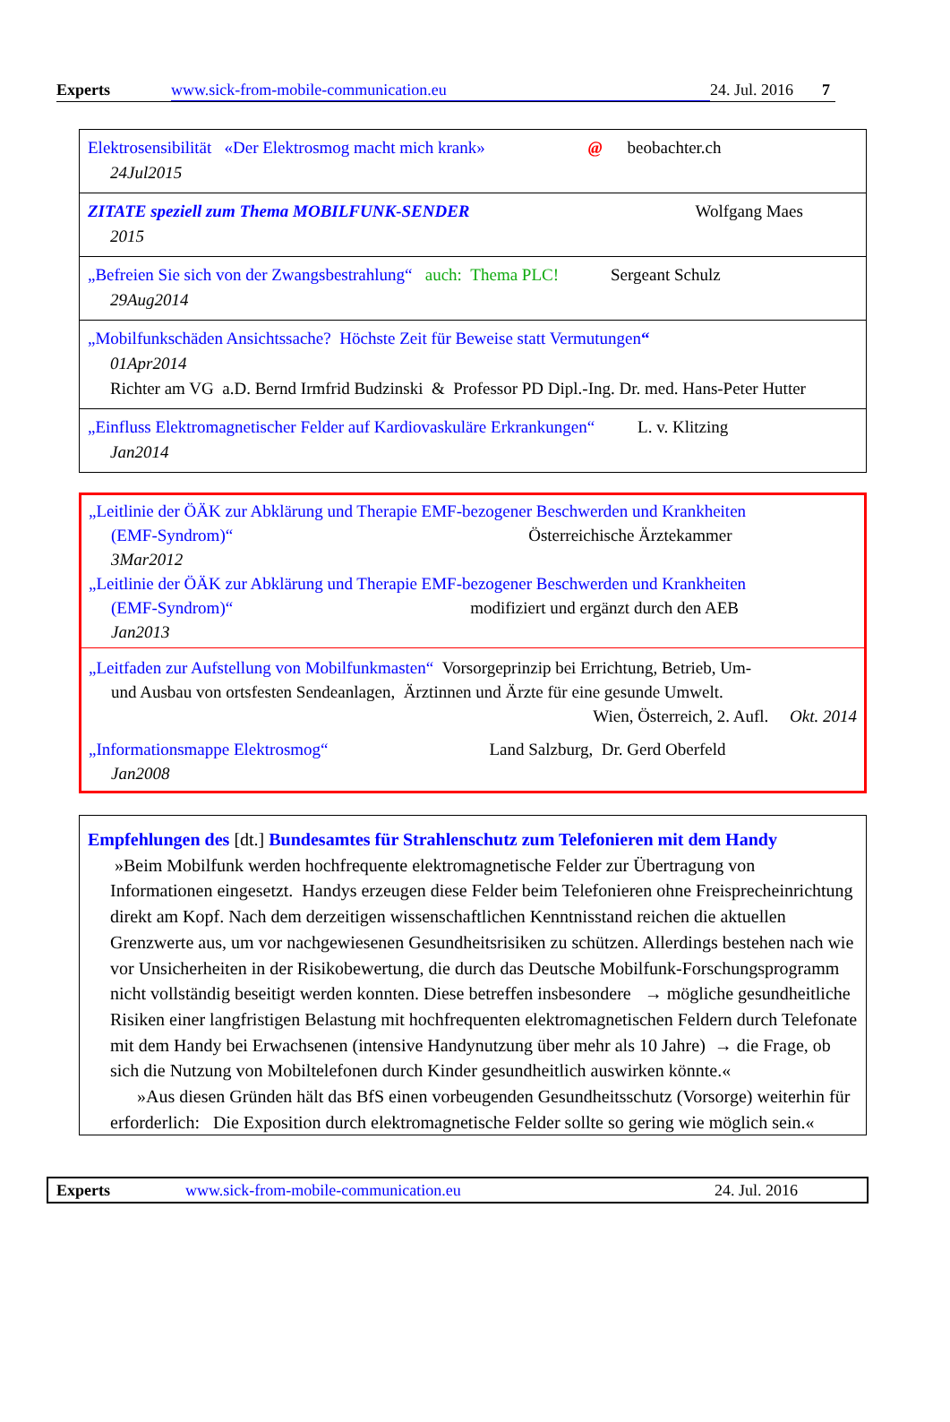Experts www.sick-from-mobile-communication.eu 24. Jul. 2016 7
| Elektrosensibilität «Der Elektrosmog macht mich krank» @ beobachter.ch 24Jul2015 |
| ZITATE speziell zum Thema MOBILFUNK-SENDER Wolfgang Maes 2015 |
| „Befreien Sie sich von der Zwangsbestrahlung“ auch: Thema PLC! Sergeant Schulz 29Aug2014 |
| „Mobilfunkschäden Ansichtssache? Höchste Zeit für Beweise statt Vermutungen “ 01Apr2014 Richter am VG a.D. Bernd Irmfrid Budzinski & Professor PD Dipl.-Ing. Dr. med. Hans-Peter Hutter |
| „Einfluss Elektromagnetischer Felder auf Kardiovaskuläre Erkrankungen“ L. v. Klitzing Jan2014 |
„Leitlinie der ÖÄK zur Abklärung und Therapie EMF-bezogener Beschwerden und Krankheiten
(EMF-Syndrom)“Österreichische Ärztekammer
3Mar2012
„Leitlinie der ÖÄK zur Abklärung und Therapie EMF-bezogener Beschwerden und Krankheiten
(EMF-Syndrom)“modifiziert und ergänzt durch den AEB
Jan2013
„Leitfaden zur Aufstellung von Mobilfunkmasten“ Vorsorgeprinzip bei Errichtung, Betrieb, Um-
und Ausbau von ortsfesten Sendeanlagen, Ärztinnen und Ärzte für eine gesunde Umwelt.
Wien, Österreich, 2. Aufl. Okt. 2014
„Informationsmappe Elektrosmog“Land Salzburg, Dr. Gerd Oberfeld
Jan2008
Empfehlungen des [dt.] Bundesamtes für Strahlenschutz zum Telefonieren mit dem Handy
»Beim Mobilfunk werden hochfrequente elektromagnetische Felder zur Übertragung von Informationen eingesetzt. Handys erzeugen diese Felder beim Telefonieren ohne Freisprecheinrichtung direkt am Kopf. Nach dem derzeitigen wissenschaftlichen Kenntnisstand reichen die aktuellen Grenzwerte aus, um vor nachgewiesenen Gesundheitsrisiken zu schützen. Allerdings bestehen nach wie vor Unsicherheiten in der Risikobewertung, die durch das Deutsche Mobilfunk-Forschungsprogramm nicht vollständig beseitigt werden konnten. Diese betreffen insbesondere → mögliche gesundheitliche Risiken einer langfristigen Belastung mit hochfrequenten elektromagnetischen Feldern durch Telefonate mit dem Handy bei Erwachsenen (intensive Handynutzung über mehr als 10 Jahre) → die Frage, ob sich die Nutzung von Mobiltelefonen durch Kinder gesundheitlich auswirken könnte.«
»Aus diesen Gründen hält das BfS einen vorbeugenden Gesundheitsschutz (Vorsorge) weiterhin für erforderlich: Die Exposition durch elektromagnetische Felder sollte so gering wie möglich sein.«
Experts www.sick-from-mobile-communication.eu 24. Jul. 2016